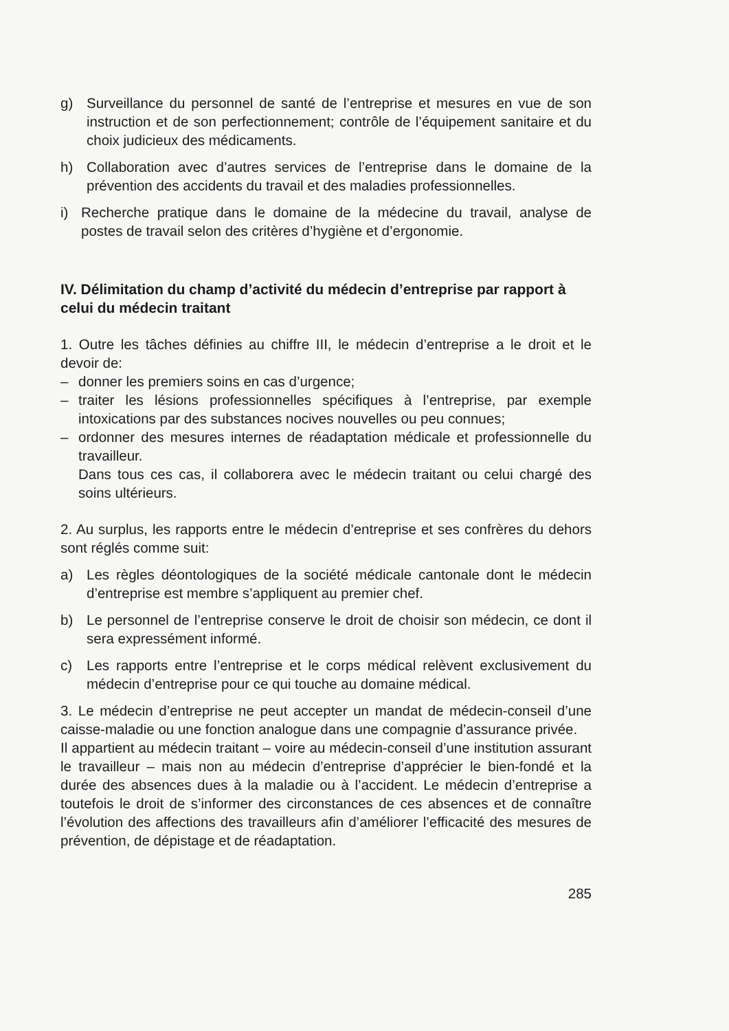g) Surveillance du personnel de santé de l’entreprise et mesures en vue de son instruction et de son perfectionnement; contrôle de l’équipement sanitaire et du choix judicieux des médicaments.
h) Collaboration avec d’autres services de l’entreprise dans le domaine de la prévention des accidents du travail et des maladies professionnelles.
i) Recherche pratique dans le domaine de la médecine du travail, analyse de postes de travail selon des critères d’hygiène et d’ergonomie.
IV. Délimitation du champ d’activité du médecin d’entreprise par rapport à celui du médecin traitant
1. Outre les tâches définies au chiffre III, le médecin d’entreprise a le droit et le devoir de:
– donner les premiers soins en cas d’urgence;
– traiter les lésions professionnelles spécifiques à l’entreprise, par exemple intoxications par des substances nocives nouvelles ou peu connues;
– ordonner des mesures internes de réadaptation médicale et professionnelle du travailleur.
Dans tous ces cas, il collaborera avec le médecin traitant ou celui chargé des soins ultérieurs.
2. Au surplus, les rapports entre le médecin d’entreprise et ses confrères du dehors sont réglés comme suit:
a) Les règles déontologiques de la société médicale cantonale dont le médecin d’entreprise est membre s’appliquent au premier chef.
b) Le personnel de l’entreprise conserve le droit de choisir son médecin, ce dont il sera expressément informé.
c) Les rapports entre l’entreprise et le corps médical relèvent exclusivement du médecin d’entreprise pour ce qui touche au domaine médical.
3. Le médecin d’entreprise ne peut accepter un mandat de médecin-conseil d’une caisse-maladie ou une fonction analogue dans une compagnie d’assurance privée.
Il appartient au médecin traitant – voire au médecin-conseil d’une institution assurant le travailleur – mais non au médecin d’entreprise d’apprécier le bien-fondé et la durée des absences dues à la maladie ou à l’accident. Le médecin d’entreprise a toutefois le droit de s’informer des circonstances de ces absences et de connaître l’évolution des affections des travailleurs afin d’améliorer l’efficacité des mesures de prévention, de dépistage et de réadaptation.
285